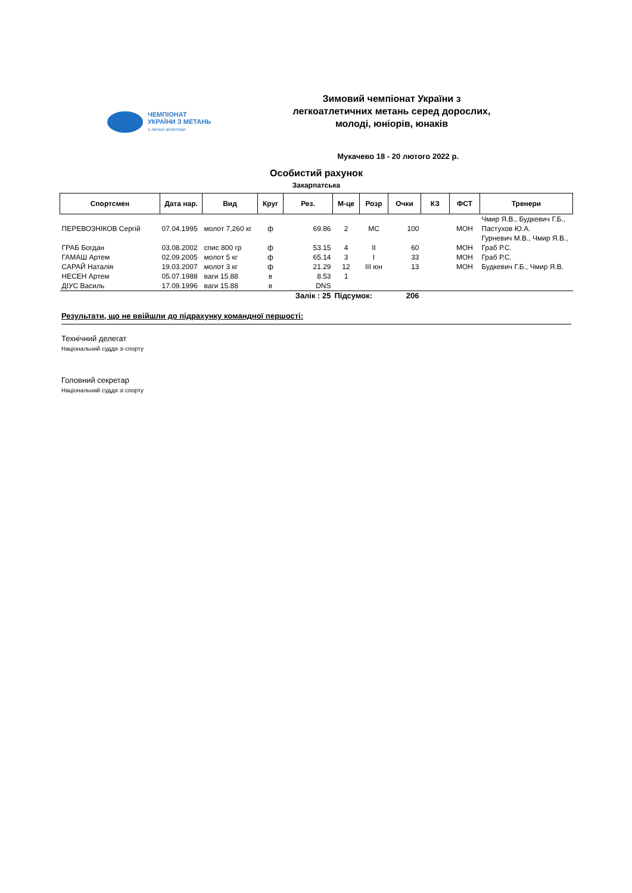ЧЕМПІОНАТ
УКРАЇНИ З МЕТАНЬ
з легкої атлетики
Зимовий чемпіонат України з легкоатлетичних метань серед дорослих, молоді, юніорів, юнаків
Мукачево 18 - 20 лютого 2022 р.
Особистий рахунок
Закарпатська
| Спортсмен | Дата нар. | Вид | Круг | Рез. | М-це | Розр | Очки | КЗ | ФСТ | Тренери |
| --- | --- | --- | --- | --- | --- | --- | --- | --- | --- | --- |
| ПЕРЕВОЗНІКОВ Сергій | 07.04.1995 | молот 7,260 кг | ф | 69.86 | 2 | МС | 100 | | МОН | Чмир Я.В., Будкевич Г.Б., Пастухов Ю.А. |
| ГРАБ Богдан | 03.08.2002 | спис 800 гр | ф | 53.15 | 4 | II | 60 | | МОН | Гурневич М.В., Чмир Я.В., Граб Р.С. |
| ГАМАШ Артем | 02.09.2005 | молот 5 кг | ф | 65.14 | 3 | I | 33 | | МОН | Граб Р.С. |
| САРАЙ Наталія | 19.03.2007 | молот 3 кг | ф | 21.29 | 12 | III юн | 13 | | МОН | Будкевич Г.Б., Чмир Я.В. |
| НЕСЕН Артем | 05.07.1988 | ваги 15.88 | в | 8.53 | 1 | | | | | |
| ДІУС Василь | 17.09.1996 | ваги 15.88 | в | DNS | | | | | | |
| Залік : 25 | | | | | Підсумок: | | 206 | | | |
Результати, що не ввійшли до підрахунку командної першості:
Технічний делегат
Національний суддя зі спорту
Головний секретар
Національний суддя зі спорту